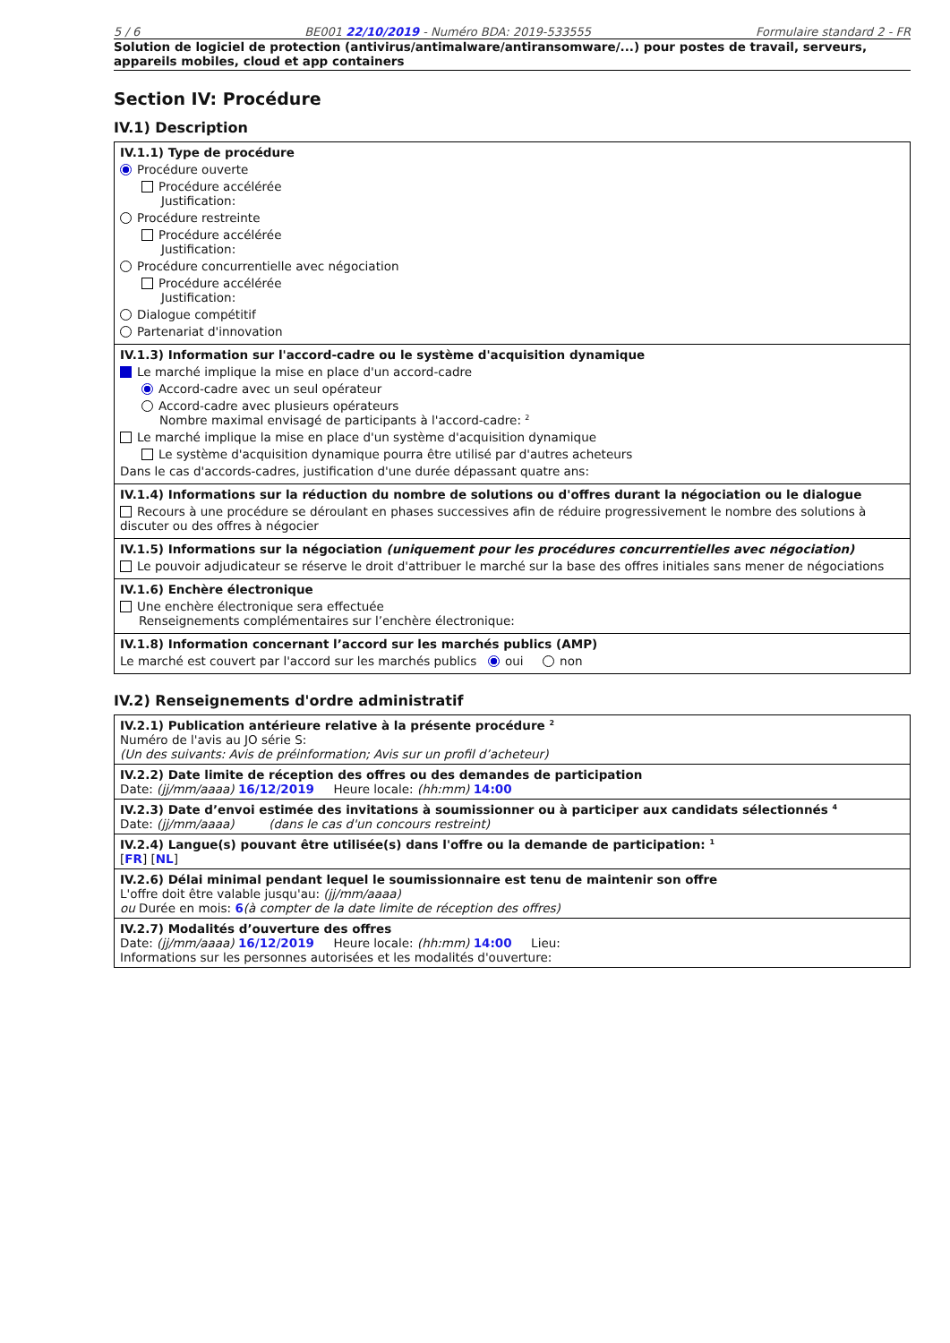5 / 6 BE001 22/10/2019 - Numéro BDA: 2019-533555 Formulaire standard 2 - FR
Solution de logiciel de protection (antivirus/antimalware/antiransomware/...) pour postes de travail, serveurs, appareils mobiles, cloud et app containers
Section IV: Procédure
IV.1) Description
IV.1.1) Type de procédure
Procédure ouverte
Procédure accélérée
Justification:
Procédure restreinte
Procédure accélérée
Justification:
Procédure concurrentielle avec négociation
Procédure accélérée
Justification:
Dialogue compétitif
Partenariat d'innovation
IV.1.3) Information sur l'accord-cadre ou le système d'acquisition dynamique
Le marché implique la mise en place d'un accord-cadre
Accord-cadre avec un seul opérateur
Accord-cadre avec plusieurs opérateurs
Nombre maximal envisagé de participants à l'accord-cadre: <sup>2</sup>
Le marché implique la mise en place d'un système d'acquisition dynamique
Le système d'acquisition dynamique pourra être utilisé par d'autres acheteurs
Dans le cas d'accords-cadres, justification d'une durée dépassant quatre ans:
IV.1.4) Informations sur la réduction du nombre de solutions ou d'offres durant la négociation ou le dialogue
Recours à une procédure se déroulant en phases successives afin de réduire progressivement le nombre des solutions à discuter ou des offres à négocier
IV.1.5) Informations sur la négociation (uniquement pour les procédures concurrentielles avec négociation)
Le pouvoir adjudicateur se réserve le droit d'attribuer le marché sur la base des offres initiales sans mener de négociations
IV.1.6) Enchère électronique
Une enchère électronique sera effectuée
Renseignements complémentaires sur l’enchère électronique:
IV.1.8) Information concernant l’accord sur les marchés publics (AMP)
Le marché est couvert par l'accord sur les marchés publics oui non
IV.2) Renseignements d'ordre administratif
IV.2.1) Publication antérieure relative à la présente procédure <sup>2</sup>
Numéro de l'avis au JO série S:
(Un des suivants: Avis de préinformation; Avis sur un profil d’acheteur)
IV.2.2) Date limite de réception des offres ou des demandes de participation
Date: (jj/mm/aaaa) 16/12/2019 Heure locale: (hh:mm) 14:00
IV.2.3) Date d’envoi estimée des invitations à soumissionner ou à participer aux candidats sélectionnés <sup>4</sup>
Date: (jj/mm/aaaa) (dans le cas d'un concours restreint)
IV.2.4) Langue(s) pouvant être utilisée(s) dans l'offre ou la demande de participation: <sup>1</sup>
[FR] [NL]
IV.2.6) Délai minimal pendant lequel le soumissionnaire est tenu de maintenir son offre
L'offre doit être valable jusqu'au: (jj/mm/aaaa)
ou Durée en mois: 6(à compter de la date limite de réception des offres)
IV.2.7) Modalités d’ouverture des offres
Date: (jj/mm/aaaa) 16/12/2019 Heure locale: (hh:mm) 14:00 Lieu:
Informations sur les personnes autorisées et les modalités d'ouverture: